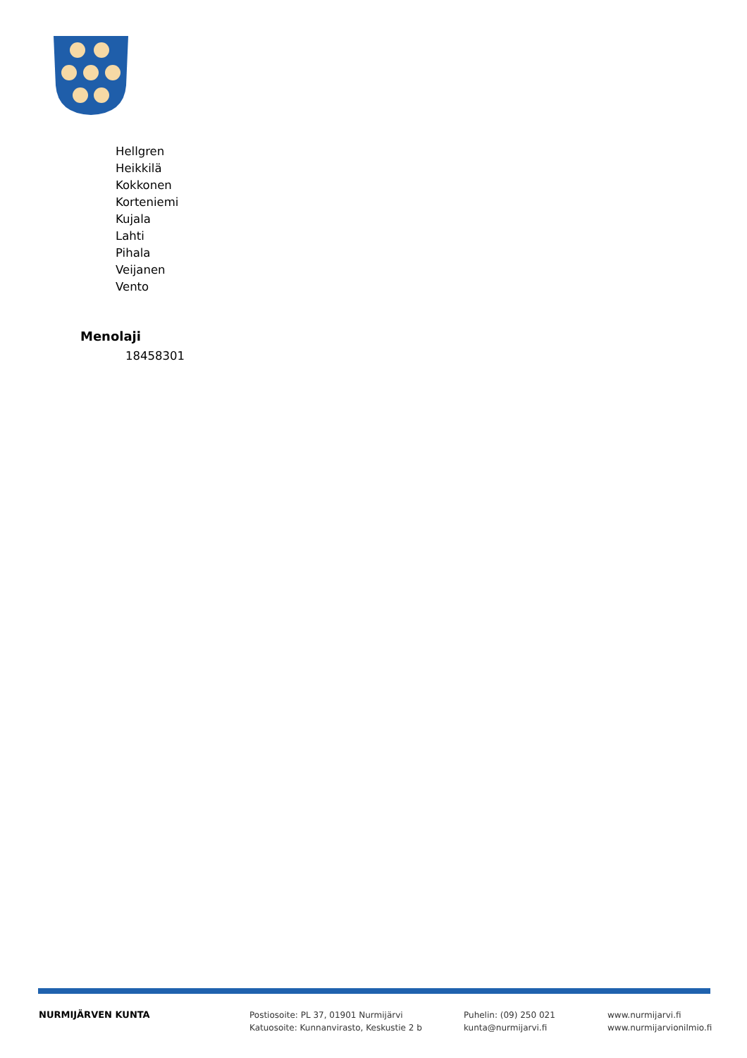Hellgren
Heikkilä
Kokkonen
Korteniemi
Kujala
Lahti
Pihala
Veijanen
Vento
Menolaji
18458301
NURMIJÄRVEN KUNTA Postiosoite: PL 37, 01901 Nurmijärvi
Katuosoite: Kunnanvirasto, Keskustie 2 b
Puhelin: (09) 250 021
kunta@nurmijarvi.fi
www.nurmijarvi.fi
www.nurmijarvionilmio.fi